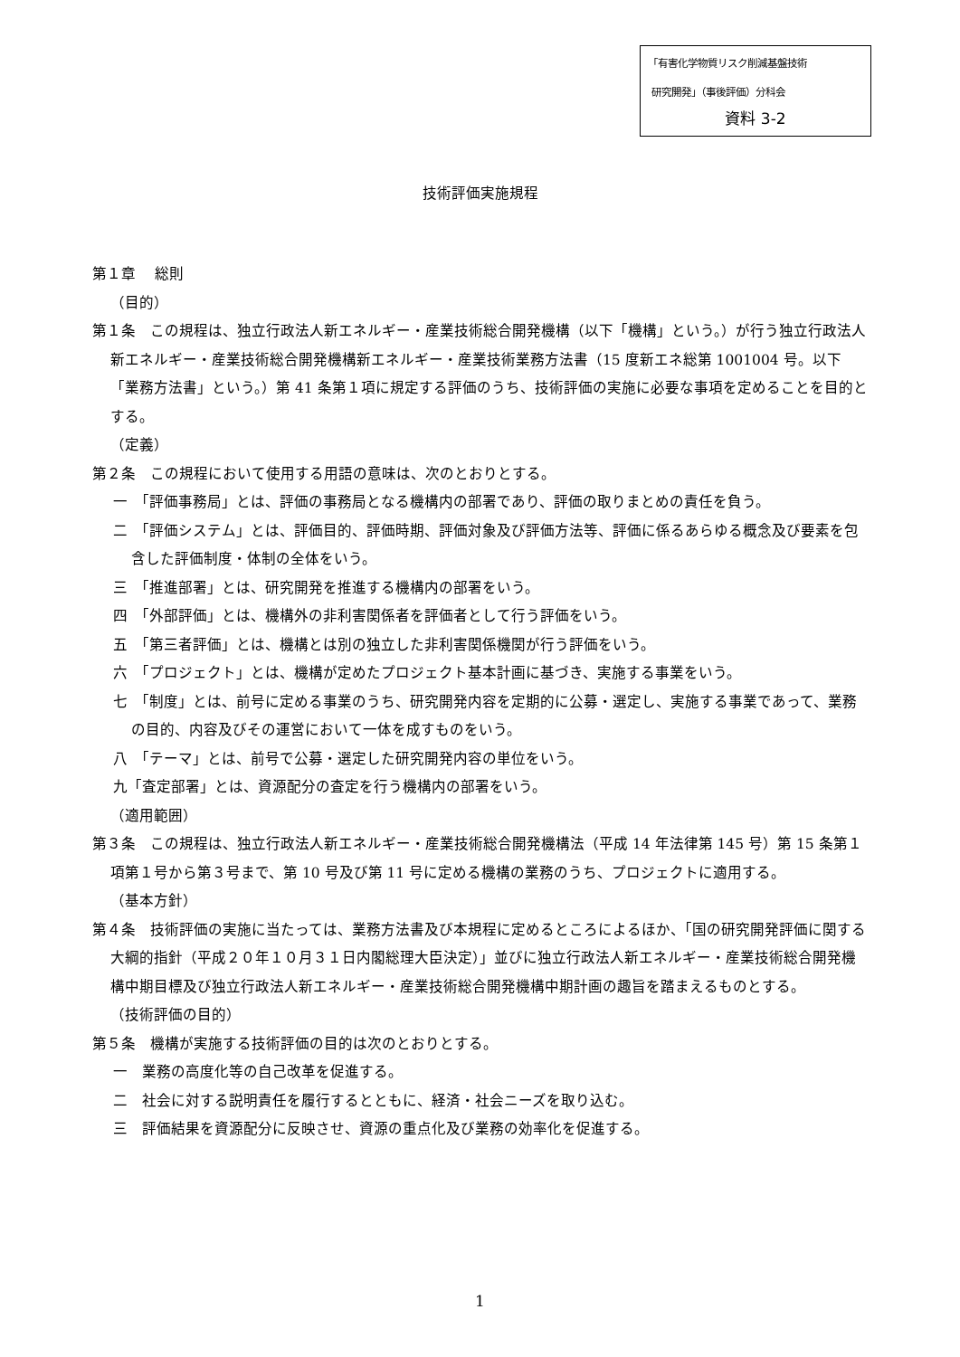「有害化学物質リスク削減基盤技術
研究開発」（事後評価）分科会
資料 3-2
技術評価実施規程
第１章　 総則
（目的）
第１条　この規程は、独立行政法人新エネルギー・産業技術総合開発機構（以下「機構」という。）が行う独立行政法人新エネルギー・産業技術総合開発機構新エネルギー・産業技術業務方法書（15 度新エネ総第 1001004 号。以下「業務方法書」という。）第 41 条第１項に規定する評価のうち、技術評価の実施に必要な事項を定めることを目的とする。
（定義）
第２条　この規程において使用する用語の意味は、次のとおりとする。
一　「評価事務局」とは、評価の事務局となる機構内の部署であり、評価の取りまとめの責任を負う。
二　「評価システム」とは、評価目的、評価時期、評価対象及び評価方法等、評価に係るあらゆる概念及び要素を包含した評価制度・体制の全体をいう。
三　「推進部署」とは、研究開発を推進する機構内の部署をいう。
四　「外部評価」とは、機構外の非利害関係者を評価者として行う評価をいう。
五　「第三者評価」とは、機構とは別の独立した非利害関係機関が行う評価をいう。
六　「プロジェクト」とは、機構が定めたプロジェクト基本計画に基づき、実施する事業をいう。
七　「制度」とは、前号に定める事業のうち、研究開発内容を定期的に公募・選定し、実施する事業であって、業務の目的、内容及びその運営において一体を成すものをいう。
八　「テーマ」とは、前号で公募・選定した研究開発内容の単位をいう。
九「査定部署」とは、資源配分の査定を行う機構内の部署をいう。
（適用範囲）
第３条　この規程は、独立行政法人新エネルギー・産業技術総合開発機構法（平成 14 年法律第 145 号）第 15 条第１項第１号から第３号まで、第 10 号及び第 11 号に定める機構の業務のうち、プロジェクトに適用する。
（基本方針）
第４条　技術評価の実施に当たっては、業務方法書及び本規程に定めるところによるほか、「国の研究開発評価に関する大綱的指針（平成２０年１０月３１日内閣総理大臣決定）」並びに独立行政法人新エネルギー・産業技術総合開発機構中期目標及び独立行政法人新エネルギー・産業技術総合開発機構中期計画の趣旨を踏まえるものとする。
（技術評価の目的）
第５条　機構が実施する技術評価の目的は次のとおりとする。
一　業務の高度化等の自己改革を促進する。
二　社会に対する説明責任を履行するとともに、経済・社会ニーズを取り込む。
三　評価結果を資源配分に反映させ、資源の重点化及び業務の効率化を促進する。
1